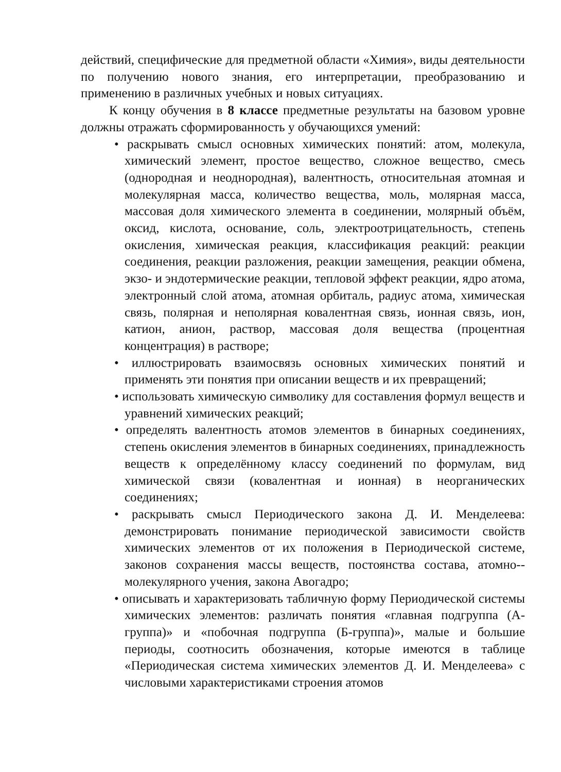действий, специфические для предметной области «Химия», виды деятельности по получению нового знания, его интерпретации, преобразованию и применению в различных учебных и новых ситуациях.
К концу обучения в 8 классе предметные результаты на базовом уровне должны отражать сформированность у обучающихся умений:
• раскрывать смысл основных химических понятий: атом, молекула, химический элемент, простое вещество, сложное вещество, смесь (однородная и неоднородная), валентность, относительная атомная и молекулярная масса, количество вещества, моль, молярная масса, массовая доля химического элемента в соединении, молярный объём, оксид, кислота, основание, соль, электроотрицательность, степень окисления, химическая реакция, классификация реакций: реакции соединения, реакции разложения, реакции замещения, реакции обмена, экзо- и эндотермические реакции, тепловой эффект реакции, ядро атома, электронный слой атома, атомная орбиталь, радиус атома, химическая связь, полярная и неполярная ковалентная связь, ионная связь, ион, катион, анион, раствор, массовая доля вещества (процентная концентрация) в растворе;
• иллюстрировать взаимосвязь основных химических понятий и применять эти понятия при описании веществ и их превращений;
• использовать химическую символику для составления формул веществ и уравнений химических реакций;
• определять валентность атомов элементов в бинарных соединениях, степень окисления элементов в бинарных соединениях, принадлежность веществ к определённому классу соединений по формулам, вид химической связи (ковалентная и ионная) в неорганических соединениях;
• раскрывать смысл Периодического закона Д. И. Менделеева: демонстрировать понимание периодической зависимости свойств химических элементов от их положения в Периодической системе, законов сохранения массы веществ, постоянства состава, атомно--молекулярного учения, закона Авогадро;
• описывать и характеризовать табличную форму Периодической системы химических элементов: различать понятия «главная подгруппа (А-группа)» и «побочная подгруппа (Б-группа)», малые и большие периоды, соотносить обозначения, которые имеются в таблице «Периодическая система химических элементов Д. И. Менделеева» с числовыми характеристиками строения атомов